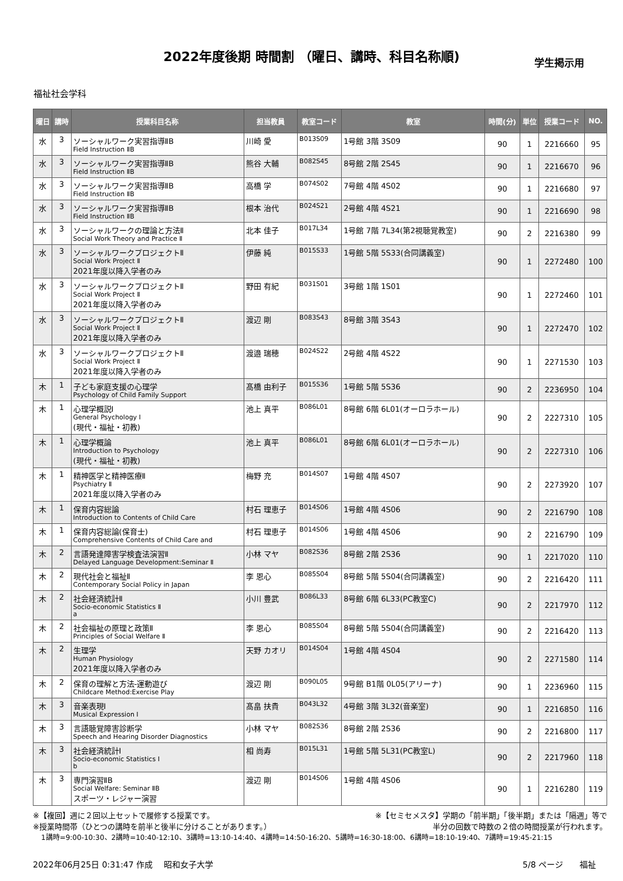2022年度後期 時間割 （曜日、講時、科目名称順)
学生掲示用
福祉社会学科
| 曜日 | 講時 | 授業科目名称 | 担当教員 | 教室コード | 教室 | 時間(分) | 単位 | 授業コード | NO. |
| --- | --- | --- | --- | --- | --- | --- | --- | --- | --- |
| 水 | 3 | ソーシャルワーク実習指導ⅡB Field Instruction ⅡB | 川崎 愛 | B013S09 | 1号館 3階 3S09 | 90 | 1 | 2216660 | 95 |
| 水 | 3 | ソーシャルワーク実習指導ⅡB Field Instruction ⅡB | 熊谷 大輔 | B082S45 | 8号館 2階 2S45 | 90 | 1 | 2216670 | 96 |
| 水 | 3 | ソーシャルワーク実習指導ⅡB Field Instruction ⅡB | 高橋 学 | B074S02 | 7号館 4階 4S02 | 90 | 1 | 2216680 | 97 |
| 水 | 3 | ソーシャルワーク実習指導ⅡB Field Instruction ⅡB | 根本 治代 | B024S21 | 2号館 4階 4S21 | 90 | 1 | 2216690 | 98 |
| 水 | 3 | ソーシャルワークの理論と方法Ⅱ Social Work Theory and Practice Ⅱ | 北本 佳子 | B017L34 | 1号館 7階 7L34(第2視聴覚教室) | 90 | 2 | 2216380 | 99 |
| 水 | 3 | ソーシャルワークプロジェクトⅡ Social Work Project Ⅱ 2021年度以降入学者のみ | 伊藤 純 | B015S33 | 1号館 5階 5S33(合同講義室) | 90 | 1 | 2272480 | 100 |
| 水 | 3 | ソーシャルワークプロジェクトⅡ Social Work Project Ⅱ 2021年度以降入学者のみ | 野田 有紀 | B031S01 | 3号館 1階 1S01 | 90 | 1 | 2272460 | 101 |
| 水 | 3 | ソーシャルワークプロジェクトⅡ Social Work Project Ⅱ 2021年度以降入学者のみ | 渡辺 剛 | B083S43 | 8号館 3階 3S43 | 90 | 1 | 2272470 | 102 |
| 水 | 3 | ソーシャルワークプロジェクトⅡ Social Work Project Ⅱ 2021年度以降入学者のみ | 渡邉 瑞穂 | B024S22 | 2号館 4階 4S22 | 90 | 1 | 2271530 | 103 |
| 木 | 1 | 子ども家庭支援の心理学 Psychology of Child Family Support | 髙橋 由利子 | B015S36 | 1号館 5階 5S36 | 90 | 2 | 2236950 | 104 |
| 木 | 1 | 心理学概説Ⅰ General Psychology Ⅰ (現代・福祉・初教) | 池上 真平 | B086L01 | 8号館 6階 6L01(オーロラホール) | 90 | 2 | 2227310 | 105 |
| 木 | 1 | 心理学概論 Introduction to Psychology (現代・福祉・初教) | 池上 真平 | B086L01 | 8号館 6階 6L01(オーロラホール) | 90 | 2 | 2227310 | 106 |
| 木 | 1 | 精神医学と精神医療Ⅱ Psychiatry Ⅱ 2021年度以降入学者のみ | 梅野 充 | B014S07 | 1号館 4階 4S07 | 90 | 2 | 2273920 | 107 |
| 木 | 1 | 保育内容総論 Introduction to Contents of Child Care | 村石 理恵子 | B014S06 | 1号館 4階 4S06 | 90 | 2 | 2216790 | 108 |
| 木 | 1 | 保育内容総論(保育士) Comprehensive Contents of Child Care and | 村石 理恵子 | B014S06 | 1号館 4階 4S06 | 90 | 2 | 2216790 | 109 |
| 木 | 2 | 言語発達障害学検査法演習Ⅱ Delayed Language Development:Seminar Ⅱ | 小林 マヤ | B082S36 | 8号館 2階 2S36 | 90 | 1 | 2217020 | 110 |
| 木 | 2 | 現代社会と福祉Ⅱ Contemporary Social Policy in Japan | 李 恩心 | B085S04 | 8号館 5階 5S04(合同講義室) | 90 | 2 | 2216420 | 111 |
| 木 | 2 | 社会経済統計Ⅱ Socio-economic Statistics Ⅱ a | 小川 豊武 | B086L33 | 8号館 6階 6L33(PC教室C) | 90 | 2 | 2217970 | 112 |
| 木 | 2 | 社会福祉の原理と政策Ⅱ Principles of Social Welfare Ⅱ | 李 恩心 | B085S04 | 8号館 5階 5S04(合同講義室) | 90 | 2 | 2216420 | 113 |
| 木 | 2 | 生理学 Human Physiology 2021年度以降入学者のみ | 天野 カオリ | B014S04 | 1号館 4階 4S04 | 90 | 2 | 2271580 | 114 |
| 木 | 2 | 保育の理解と方法-運動遊び Childcare Method:Exercise Play | 渡辺 剛 | B090L05 | 9号館 B1階 0L05(アリーナ) | 90 | 1 | 2236960 | 115 |
| 木 | 3 | 音楽表現Ⅰ Musical Expression Ⅰ | 髙畠 扶貴 | B043L32 | 4号館 3階 3L32(音楽室) | 90 | 1 | 2216850 | 116 |
| 木 | 3 | 言語聴覚障害診断学 Speech and Hearing Disorder Diagnostics | 小林 マヤ | B082S36 | 8号館 2階 2S36 | 90 | 2 | 2216800 | 117 |
| 木 | 3 | 社会経済統計Ⅰ Socio-economic Statistics Ⅰ b | 相 尚寿 | B015L31 | 1号館 5階 5L31(PC教室L) | 90 | 2 | 2217960 | 118 |
| 木 | 3 | 専門演習ⅡB Social Welfare: Seminar ⅡB スポーツ・レジャー演習 | 渡辺 剛 | B014S06 | 1号館 4階 4S06 | 90 | 1 | 2216280 | 119 |
※【複回】週に２回以上セットで履修する授業です。 ※【セミセメスタ】学期の「前半期」「後半期」または「隔週」等で
※授業時間帯（ひとつの講時を前半と後半に分けることがあります。） 半分の回数で時数の２倍の時間授業が行われます。
1講時=9:00-10:30、2講時=10:40-12:10、3講時=13:10-14:40、4講時=14:50-16:20、5講時=16:30-18:00、6講時=18:10-19:40、7講時=19:45-21:15
2022年06月25日 0:31:47 作成　 昭和女子大学 5/8 ページ　　福祉